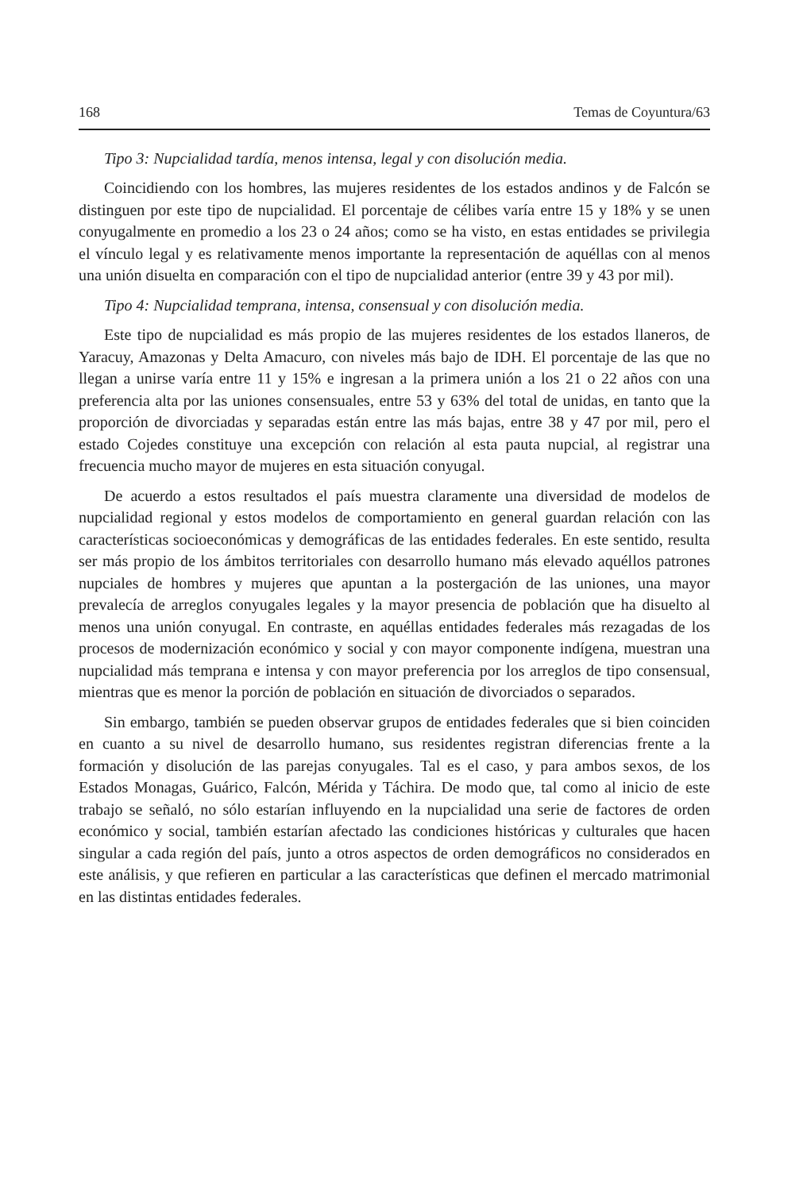168 Temas de Coyuntura/63
Tipo 3: Nupcialidad tardía, menos intensa, legal y con disolución media.
Coincidiendo con los hombres, las mujeres residentes de los estados andinos y de Falcón se distinguen por este tipo de nupcialidad. El porcentaje de célibes varía entre 15 y 18% y se unen conyugalmente en promedio a los 23 o 24 años; como se ha visto, en estas entidades se privilegia el vínculo legal y es relativamente menos importante la representación de aquéllas con al menos una unión disuelta en comparación con el tipo de nupcialidad anterior (entre 39 y 43 por mil).
Tipo 4: Nupcialidad temprana, intensa, consensual y con disolución media.
Este tipo de nupcialidad es más propio de las mujeres residentes de los estados llaneros, de Yaracuy, Amazonas y Delta Amacuro, con niveles más bajo de IDH. El porcentaje de las que no llegan a unirse varía entre 11 y 15% e ingresan a la primera unión a los 21 o 22 años con una preferencia alta por las uniones consensuales, entre 53 y 63% del total de unidas, en tanto que la proporción de divorciadas y separadas están entre las más bajas, entre 38 y 47 por mil, pero el estado Cojedes constituye una excepción con relación al esta pauta nupcial, al registrar una frecuencia mucho mayor de mujeres en esta situación conyugal.
De acuerdo a estos resultados el país muestra claramente una diversidad de modelos de nupcialidad regional y estos modelos de comportamiento en general guardan relación con las características socioeconómicas y demográficas de las entidades federales. En este sentido, resulta ser más propio de los ámbitos territoriales con desarrollo humano más elevado aquéllos patrones nupciales de hombres y mujeres que apuntan a la postergación de las uniones, una mayor prevalecía de arreglos conyugales legales y la mayor presencia de población que ha disuelto al menos una unión conyugal. En contraste, en aquéllas entidades federales más rezagadas de los procesos de modernización económico y social y con mayor componente indígena, muestran una nupcialidad más temprana e intensa y con mayor preferencia por los arreglos de tipo consensual, mientras que es menor la porción de población en situación de divorciados o separados.
Sin embargo, también se pueden observar grupos de entidades federales que si bien coinciden en cuanto a su nivel de desarrollo humano, sus residentes registran diferencias frente a la formación y disolución de las parejas conyugales. Tal es el caso, y para ambos sexos, de los Estados Monagas, Guárico, Falcón, Mérida y Táchira. De modo que, tal como al inicio de este trabajo se señaló, no sólo estarían influyendo en la nupcialidad una serie de factores de orden económico y social, también estarían afectado las condiciones históricas y culturales que hacen singular a cada región del país, junto a otros aspectos de orden demográficos no considerados en este análisis, y que refieren en particular a las características que definen el mercado matrimonial en las distintas entidades federales.